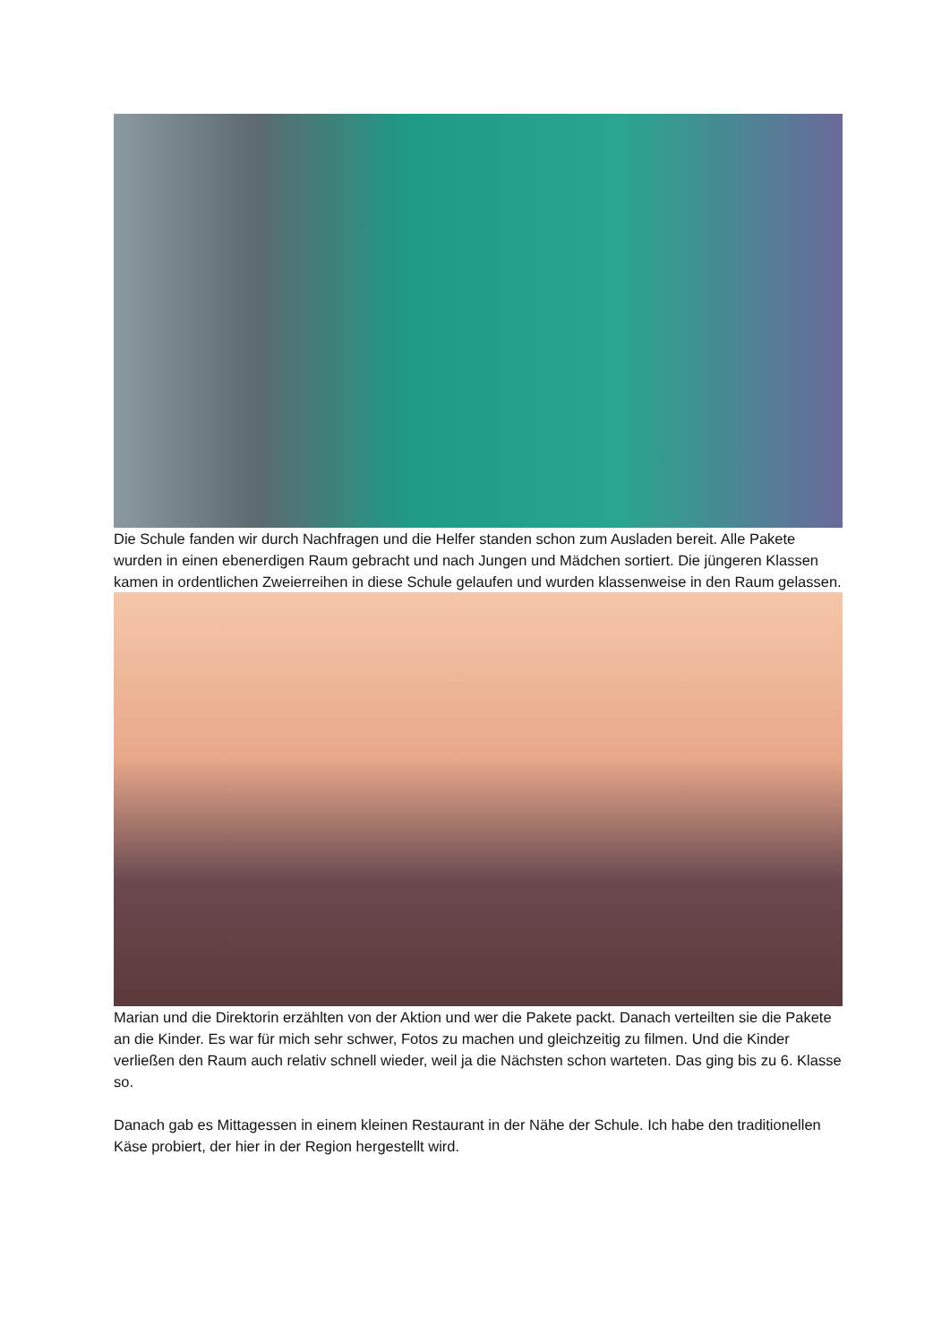Die Schule fanden wir durch Nachfragen und die Helfer standen schon zum Ausladen bereit. Alle Pakete wurden in einen ebenerdigen Raum gebracht und nach Jungen und Mädchen sortiert. Die jüngeren Klassen kamen in ordentlichen Zweierreihen in diese Schule gelaufen und wurden klassenweise in den Raum gelassen.
Marian und die Direktorin erzählten von der Aktion und wer die Pakete packt. Danach verteilten sie die Pakete an die Kinder. Es war für mich sehr schwer, Fotos zu machen und gleichzeitig zu filmen. Und die Kinder verließen den Raum auch relativ schnell wieder, weil ja die Nächsten schon warteten. Das ging bis zu 6. Klasse so.
Danach gab es Mittagessen in einem kleinen Restaurant in der Nähe der Schule. Ich habe den traditionellen Käse probiert, der hier in der Region hergestellt wird.